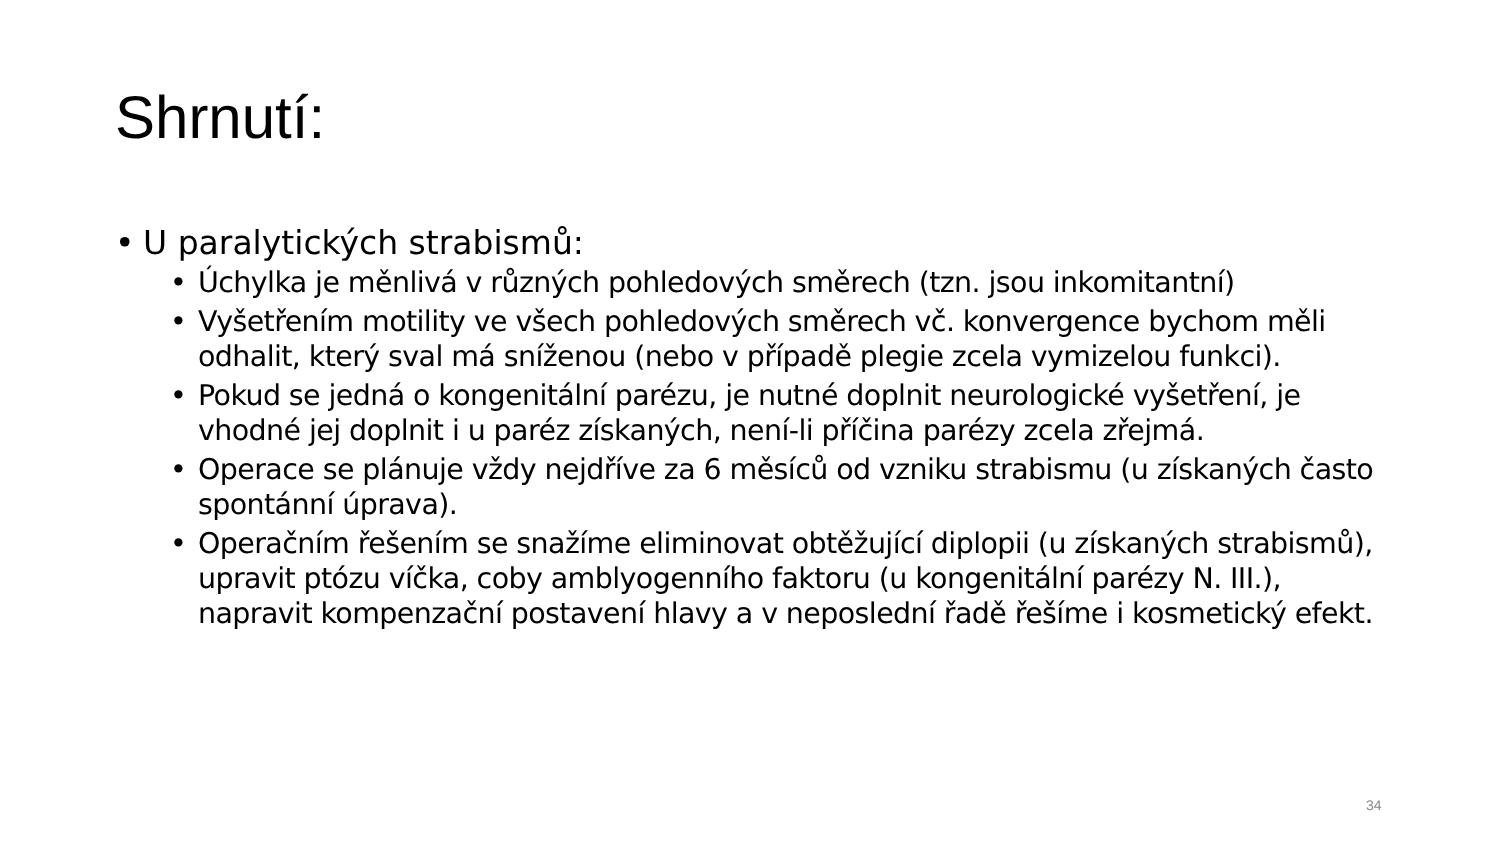Shrnutí:
• U paralytických strabismů:
• Úchylka je měnlivá v různých pohledových směrech (tzn. jsou inkomitantní)
• Vyšetřením motility ve všech pohledových směrech vč. konvergence bychom měli odhalit, který sval má sníženou (nebo v případě plegie zcela vymizelou funkci).
• Pokud se jedná o kongenitální parézu, je nutné doplnit neurologické vyšetření, je vhodné jej doplnit i u paréz získaných, není-li příčina parézy zcela zřejmá.
• Operace se plánuje vždy nejdříve za 6 měsíců od vzniku strabismu (u získaných často spontánní úprava).
• Operačním řešením se snažíme eliminovat obtěžující diplopii (u získaných strabismů), upravit ptózu víčka, coby amblyogenního faktoru (u kongenitální parézy N. III.), napravit kompenzační postavení hlavy a v neposlední řadě řešíme i kosmetický efekt.
34